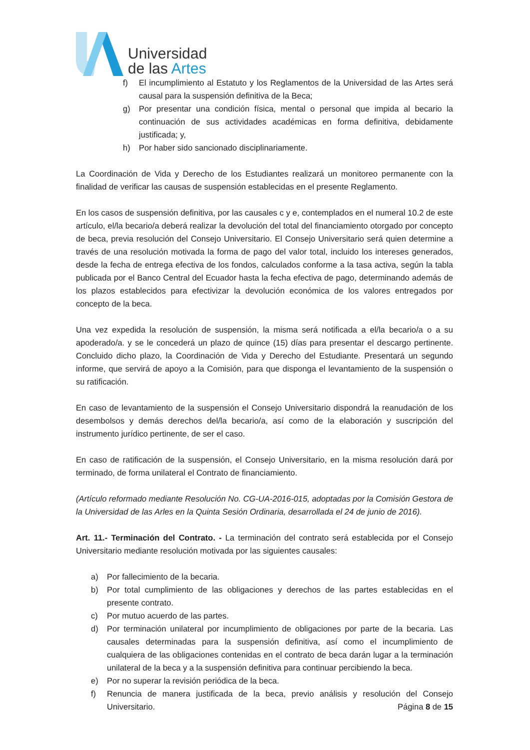Universidad
de las Artes
f) El incumplimiento al Estatuto y los Reglamentos de la Universidad de las Artes será causal para la suspensión definitiva de la Beca;
g) Por presentar una condición física, mental o personal que impida al becario la continuación de sus actividades académicas en forma definitiva, debidamente justificada; y,
h) Por haber sido sancionado disciplinariamente.
La Coordinación de Vida y Derecho de los Estudiantes realizará un monitoreo permanente con la finalidad de verificar las causas de suspensión establecidas en el presente Reglamento.
En los casos de suspensión definitiva, por las causales c y e, contemplados en el numeral 10.2 de este artículo, el/la becario/a deberá realizar la devolución del total del financiamiento otorgado por concepto de beca, previa resolución del Consejo Universitario. El Consejo Universitario será quien determine a través de una resolución motivada la forma de pago del valor total, incluido los intereses generados, desde la fecha de entrega efectiva de los fondos, calculados conforme a la tasa activa, según la tabla publicada por el Banco Central del Ecuador hasta la fecha efectiva de pago, determinando además de los plazos establecidos para efectivizar la devolución económica de los valores entregados por concepto de la beca.
Una vez expedida la resolución de suspensión, la misma será notificada a el/la becario/a o a su apoderado/a. y se le concederá un plazo de quince (15) días para presentar el descargo pertinente. Concluido dicho plazo, la Coordinación de Vida y Derecho del Estudiante. Presentará un segundo informe, que servirá de apoyo a la Comisión, para que disponga el levantamiento de la suspensión o su ratificación.
En caso de levantamiento de la suspensión el Consejo Universitario dispondrá la reanudación de los desembolsos y demás derechos del/la becario/a, así como de la elaboración y suscripción del instrumento jurídico pertinente, de ser el caso.
En caso de ratificación de la suspensión, el Consejo Universitario, en la misma resolución dará por terminado, de forma unilateral el Contrato de financiamiento.
(Artículo reformado mediante Resolución No. CG-UA-2016-015, adoptadas por la Comisión Gestora de la Universidad de las Arles en la Quinta Sesión Ordinaria, desarrollada el 24 de junio de 2016).
Art. 11.- Terminación del Contrato. - La terminación del contrato será establecida por el Consejo Universitario mediante resolución motivada por las siguientes causales:
a) Por fallecimiento de la becaria.
b) Por total cumplimiento de las obligaciones y derechos de las partes establecidas en el presente contrato.
c) Por mutuo acuerdo de las partes.
d) Por terminación unilateral por incumplimiento de obligaciones por parte de la becaria. Las causales determinadas para la suspensión definitiva, así como el incumplimiento de cualquiera de las obligaciones contenidas en el contrato de beca darán lugar a la terminación unilateral de la beca y a la suspensión definitiva para continuar percibiendo la beca.
e) Por no superar la revisión periódica de la beca.
f) Renuncia de manera justificada de la beca, previo análisis y resolución del Consejo Universitario.
Página 8 de 15